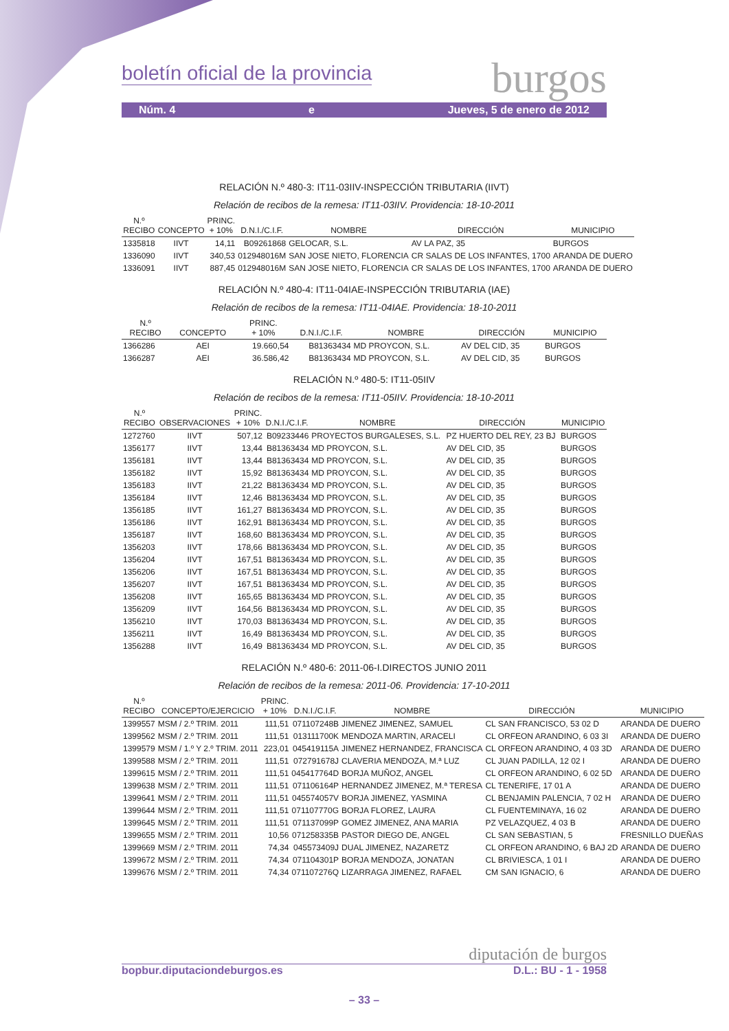boletín oficial de la provincia burgos
Núm. 4 e Jueves, 5 de enero de 2012
RELACIÓN N.º 480-3: IT11-03IIV-INSPECCIÓN TRIBUTARIA (IIVT)
Relación de recibos de la remesa: IT11-03IIV. Providencia: 18-10-2011
| N.º RECIBO | CONCEPTO | PRINC. + 10% | D.N.I./C.I.F. | NOMBRE | DIRECCIÓN | MUNICIPIO |
| --- | --- | --- | --- | --- | --- | --- |
| 1335818 | IIVT | 14,11 | B09261868 | GELOCAR, S.L. | AV LA PAZ, 35 | BURGOS |
| 1336090 | IIVT | 340,53 | 012948016M | SAN JOSE NIETO, FLORENCIA | CR SALAS DE LOS INFANTES, 1700 | ARANDA DE DUERO |
| 1336091 | IIVT | 887,45 | 012948016M | SAN JOSE NIETO, FLORENCIA | CR SALAS DE LOS INFANTES, 1700 | ARANDA DE DUERO |
RELACIÓN N.º 480-4: IT11-04IAE-INSPECCIÓN TRIBUTARIA (IAE)
Relación de recibos de la remesa: IT11-04IAE. Providencia: 18-10-2011
| N.º RECIBO | CONCEPTO | PRINC. + 10% | D.N.I./C.I.F. | NOMBRE | DIRECCIÓN | MUNICIPIO |
| --- | --- | --- | --- | --- | --- | --- |
| 1366286 | AEI | 19.660,54 | B81363434 | MD PROYCON, S.L. | AV DEL CID, 35 | BURGOS |
| 1366287 | AEI | 36.586,42 | B81363434 | MD PROYCON, S.L. | AV DEL CID, 35 | BURGOS |
RELACIÓN N.º 480-5: IT11-05IIV
Relación de recibos de la remesa: IT11-05IIV. Providencia: 18-10-2011
| N.º RECIBO | OBSERVACIONES | PRINC. + 10% | D.N.I./C.I.F. | NOMBRE | DIRECCIÓN | MUNICIPIO |
| --- | --- | --- | --- | --- | --- | --- |
| 1272760 | IIVT | 507,12 | B09233446 | PROYECTOS BURGALESES, S.L. | PZ HUERTO DEL REY, 23 BJ | BURGOS |
| 1356177 | IIVT | 13,44 | B81363434 | MD PROYCON, S.L. | AV DEL CID, 35 | BURGOS |
| 1356181 | IIVT | 13,44 | B81363434 | MD PROYCON, S.L. | AV DEL CID, 35 | BURGOS |
| 1356182 | IIVT | 15,92 | B81363434 | MD PROYCON, S.L. | AV DEL CID, 35 | BURGOS |
| 1356183 | IIVT | 21,22 | B81363434 | MD PROYCON, S.L. | AV DEL CID, 35 | BURGOS |
| 1356184 | IIVT | 12,46 | B81363434 | MD PROYCON, S.L. | AV DEL CID, 35 | BURGOS |
| 1356185 | IIVT | 161,27 | B81363434 | MD PROYCON, S.L. | AV DEL CID, 35 | BURGOS |
| 1356186 | IIVT | 162,91 | B81363434 | MD PROYCON, S.L. | AV DEL CID, 35 | BURGOS |
| 1356187 | IIVT | 168,60 | B81363434 | MD PROYCON, S.L. | AV DEL CID, 35 | BURGOS |
| 1356203 | IIVT | 178,66 | B81363434 | MD PROYCON, S.L. | AV DEL CID, 35 | BURGOS |
| 1356204 | IIVT | 167,51 | B81363434 | MD PROYCON, S.L. | AV DEL CID, 35 | BURGOS |
| 1356206 | IIVT | 167,51 | B81363434 | MD PROYCON, S.L. | AV DEL CID, 35 | BURGOS |
| 1356207 | IIVT | 167,51 | B81363434 | MD PROYCON, S.L. | AV DEL CID, 35 | BURGOS |
| 1356208 | IIVT | 165,65 | B81363434 | MD PROYCON, S.L. | AV DEL CID, 35 | BURGOS |
| 1356209 | IIVT | 164,56 | B81363434 | MD PROYCON, S.L. | AV DEL CID, 35 | BURGOS |
| 1356210 | IIVT | 170,03 | B81363434 | MD PROYCON, S.L. | AV DEL CID, 35 | BURGOS |
| 1356211 | IIVT | 16,49 | B81363434 | MD PROYCON, S.L. | AV DEL CID, 35 | BURGOS |
| 1356288 | IIVT | 16,49 | B81363434 | MD PROYCON, S.L. | AV DEL CID, 35 | BURGOS |
RELACIÓN N.º 480-6: 2011-06-I.DIRECTOS JUNIO 2011
Relación de recibos de la remesa: 2011-06. Providencia: 17-10-2011
| N.º RECIBO | CONCEPTO/EJERCICIO | PRINC. + 10% | D.N.I./C.I.F. | NOMBRE | DIRECCIÓN | MUNICIPIO |
| --- | --- | --- | --- | --- | --- | --- |
| 1399557 | MSM / 2.º TRIM. 2011 | 111,51 | 071107248B | JIMENEZ JIMENEZ, SAMUEL | CL SAN FRANCISCO, 53 02 D | ARANDA DE DUERO |
| 1399562 | MSM / 2.º TRIM. 2011 | 111,51 | 013111700K | MENDOZA MARTIN, ARACELI | CL ORFEON ARANDINO, 6 03 3I | ARANDA DE DUERO |
| 1399579 | MSM / 1.º Y 2.º TRIM. 2011 | 223,01 | 045419115A | JIMENEZ HERNANDEZ, FRANCISCA | CL ORFEON ARANDINO, 4 03 3D | ARANDA DE DUERO |
| 1399588 | MSM / 2.º TRIM. 2011 | 111,51 | 072791678J | CLAVERIA MENDOZA, M.ª LUZ | CL JUAN PADILLA, 12 02 I | ARANDA DE DUERO |
| 1399615 | MSM / 2.º TRIM. 2011 | 111,51 | 045417764D | BORJA MUÑOZ, ANGEL | CL ORFEON ARANDINO, 6 02 5D | ARANDA DE DUERO |
| 1399638 | MSM / 2.º TRIM. 2011 | 111,51 | 071106164P | HERNANDEZ JIMENEZ, M.ª TERESA | CL TENERIFE, 17 01 A | ARANDA DE DUERO |
| 1399641 | MSM / 2.º TRIM. 2011 | 111,51 | 045574057V | BORJA JIMENEZ, YASMINA | CL BENJAMIN PALENCIA, 7 02 H | ARANDA DE DUERO |
| 1399644 | MSM / 2.º TRIM. 2011 | 111,51 | 071107770G | BORJA FLOREZ, LAURA | CL FUENTEMINAYA, 16 02 | ARANDA DE DUERO |
| 1399645 | MSM / 2.º TRIM. 2011 | 111,51 | 071137099P | GOMEZ JIMENEZ, ANA MARIA | PZ VELAZQUEZ, 4 03 B | ARANDA DE DUERO |
| 1399655 | MSM / 2.º TRIM. 2011 | 10,56 | 071258335B | PASTOR DIEGO DE, ANGEL | CL SAN SEBASTIAN, 5 | FRESNILLO DUEÑAS |
| 1399669 | MSM / 2.º TRIM. 2011 | 74,34 | 045573409J | DUAL JIMENEZ, NAZARETZ | CL ORFEON ARANDINO, 6 BAJ 2D | ARANDA DE DUERO |
| 1399672 | MSM / 2.º TRIM. 2011 | 74,34 | 071104301P | BORJA MENDOZA, JONATAN | CL BRIVIESCA, 1 01 I | ARANDA DE DUERO |
| 1399676 | MSM / 2.º TRIM. 2011 | 74,34 | 071107276Q | LIZARRAGA JIMENEZ, RAFAEL | CM SAN IGNACIO, 6 | ARANDA DE DUERO |
diputación de burgos
bopbur.diputaciondeburgos.es D.L.: BU - 1 - 1958
– 33 –